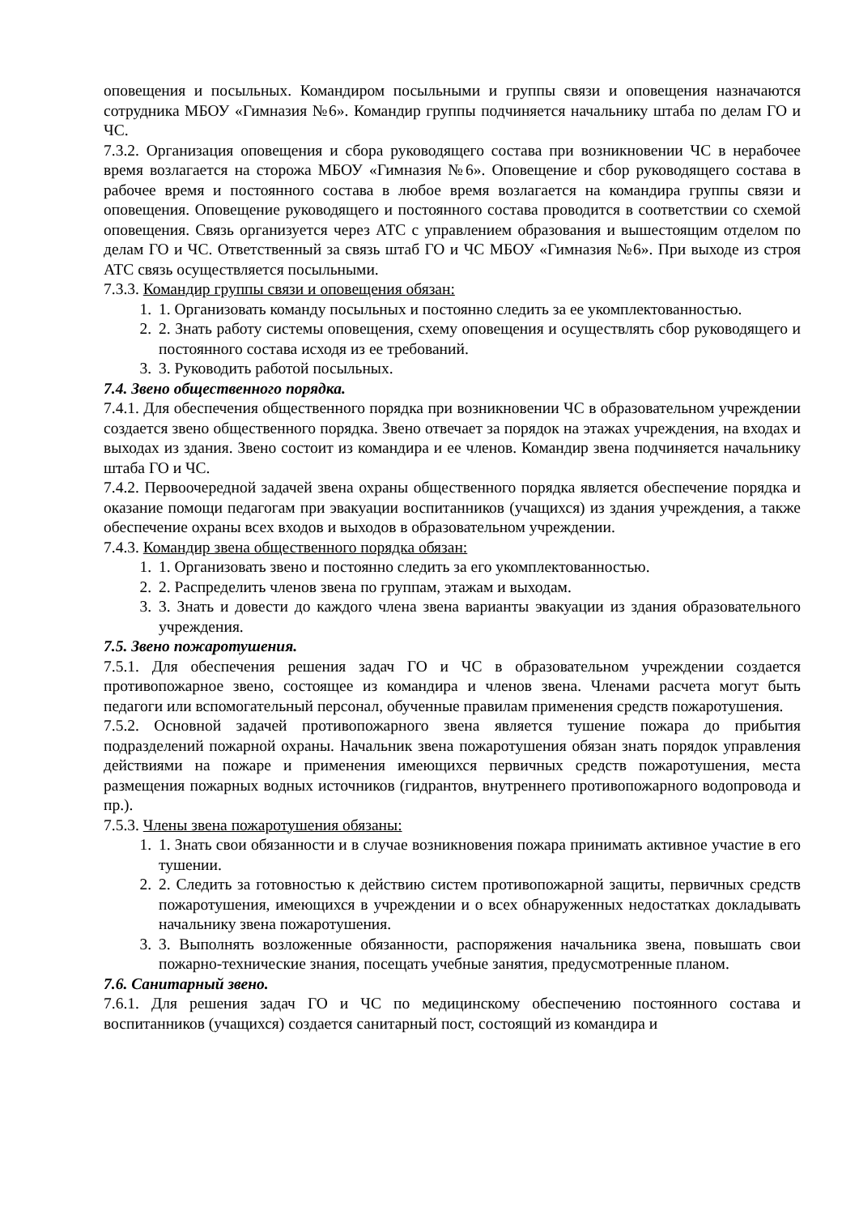оповещения и посыльных. Командиром посыльными и группы связи и оповещения назначаются сотрудника МБОУ «Гимназия №6». Командир группы подчиняется начальнику штаба по делам ГО и ЧС.
7.3.2. Организация оповещения и сбора руководящего состава при возникновении ЧС в нерабочее время возлагается на сторожа МБОУ «Гимназия №6». Оповещение и сбор руководящего состава в рабочее время и постоянного состава в любое время возлагается на командира группы связи и оповещения. Оповещение руководящего и постоянного состава проводится в соответствии со схемой оповещения. Связь организуется через АТС с управлением образования и вышестоящим отделом по делам ГО и ЧС. Ответственный за связь штаб ГО и ЧС МБОУ «Гимназия №6». При выходе из строя АТС связь осуществляется посыльными.
7.3.3. Командир группы связи и оповещения обязан:
1. 1. Организовать команду посыльных и постоянно следить за ее укомплектованностью.
2. 2. Знать работу системы оповещения, схему оповещения и осуществлять сбор руководящего и постоянного состава исходя из ее требований.
3. 3. Руководить работой посыльных.
7.4. Звено общественного порядка.
7.4.1. Для обеспечения общественного порядка при возникновении ЧС в образовательном учреждении создается звено общественного порядка. Звено отвечает за порядок на этажах учреждения, на входах и выходах из здания. Звено состоит из командира и ее членов. Командир звена подчиняется начальнику штаба ГО и ЧС.
7.4.2. Первоочередной задачей звена охраны общественного порядка является обеспечение порядка и оказание помощи педагогам при эвакуации воспитанников (учащихся) из здания учреждения, а также обеспечение охраны всех входов и выходов в образовательном учреждении.
7.4.3. Командир звена общественного порядка обязан:
1. 1. Организовать звено и постоянно следить за его укомплектованностью.
2. 2. Распределить членов звена по группам, этажам и выходам.
3. 3. Знать и довести до каждого члена звена варианты эвакуации из здания образовательного учреждения.
7.5. Звено пожаротушения.
7.5.1. Для обеспечения решения задач ГО и ЧС в образовательном учреждении создается противопожарное звено, состоящее из командира и членов звена. Членами расчета могут быть педагоги или вспомогательный персонал, обученные правилам применения средств пожаротушения.
7.5.2. Основной задачей противопожарного звена является тушение пожара до прибытия подразделений пожарной охраны. Начальник звена пожаротушения обязан знать порядок управления действиями на пожаре и применения имеющихся первичных средств пожаротушения, места размещения пожарных водных источников (гидрантов, внутреннего противопожарного водопровода и пр.).
7.5.3. Члены звена пожаротушения обязаны:
1. 1. Знать свои обязанности и в случае возникновения пожара принимать активное участие в его тушении.
2. 2. Следить за готовностью к действию систем противопожарной защиты, первичных средств пожаротушения, имеющихся в учреждении и о всех обнаруженных недостатках докладывать начальнику звена пожаротушения.
3. 3. Выполнять возложенные обязанности, распоряжения начальника звена, повышать свои пожарно-технические знания, посещать учебные занятия, предусмотренные планом.
7.6. Санитарный звено.
7.6.1. Для решения задач ГО и ЧС по медицинскому обеспечению постоянного состава и воспитанников (учащихся) создается санитарный пост, состоящий из командира и